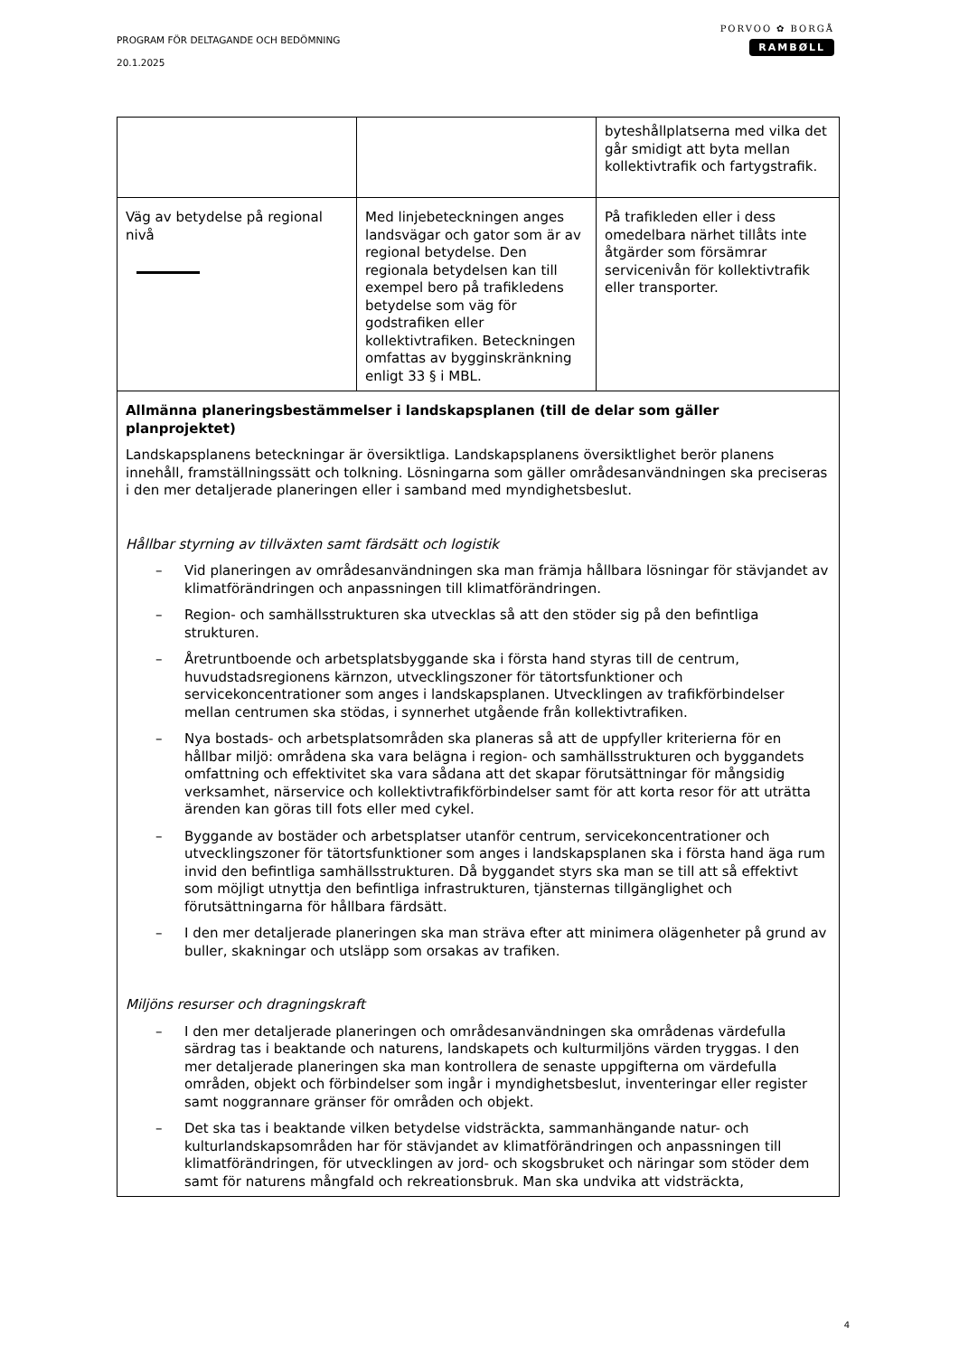PROGRAM FÖR DELTAGANDE OCH BEDÖMNING
20.1.2025
PORVOO ✿ BORGÅ
RAMBØLL
| | | byteshållplatserna med vilka det går smidigt att byta mellan kollektivtrafik och fartygstrafik. |
| Väg av betydelse på regional nivå | Med linjebeteckningen anges landsvägar och gator som är av regional betydelse. Den regionala betydelsen kan till exempel bero på trafikledens betydelse som väg för godstrafiken eller kollektivtrafiken. Beteckningen omfattas av bygginskränkning enligt 33 § i MBL. | På trafikleden eller i dess omedelbara närhet tillåts inte åtgärder som försämrar servicenivån för kollektivtrafik eller transporter. |
| Allmänna planeringsbestämmelser i landskapsplanen (till de delar som gäller planprojektet) Landskapsplanens beteckningar är översiktliga. Landskapsplanens översiktlighet berör planens innehåll, framställningssätt och tolkning. Lösningarna som gäller områdesanvändningen ska preciseras i den mer detaljerade planeringen eller i samband med myndighetsbeslut. Hållbar styrning av tillväxten samt färdsätt och logistik – Vid planeringen av områdesanvändningen ska man främja hållbara lösningar för stävjandet av klimatförändringen och anpassningen till klimatförändringen. – Region- och samhällsstrukturen ska utvecklas så att den stöder sig på den befintliga strukturen. – Åretruntboende och arbetsplatsbyggande ska i första hand styras till de centrum, huvudstadsregionens kärnzon, utvecklingszoner för tätortsfunktioner och servicekoncentrationer som anges i landskapsplanen. Utvecklingen av trafikförbindelser mellan centrumen ska stödas, i synnerhet utgående från kollektivtrafiken. – Nya bostads- och arbetsplatsområden ska planeras så att de uppfyller kriterierna för en hållbar miljö: områdena ska vara belägna i region- och samhällsstrukturen och byggandets omfattning och effektivitet ska vara sådana att det skapar förutsättningar för mångsidig verksamhet, närservice och kollektivtrafikförbindelser samt för att korta resor för att uträtta ärenden kan göras till fots eller med cykel. – Byggande av bostäder och arbetsplatser utanför centrum, servicekoncentrationer och utvecklingszoner för tätortsfunktioner som anges i landskapsplanen ska i första hand äga rum invid den befintliga samhällsstrukturen. Då byggandet styrs ska man se till att så effektivt som möjligt utnyttja den befintliga infrastrukturen, tjänsternas tillgänglighet och förutsättningarna för hållbara färdsätt. – I den mer detaljerade planeringen ska man sträva efter att minimera olägenheter på grund av buller, skakningar och utsläpp som orsakas av trafiken. Miljöns resurser och dragningskraft – I den mer detaljerade planeringen och områdesanvändningen ska områdenas värdefulla särdrag tas i beaktande och naturens, landskapets och kulturmiljöns värden tryggas. I den mer detaljerade planeringen ska man kontrollera de senaste uppgifterna om värdefulla områden, objekt och förbindelser som ingår i myndighetsbeslut, inventeringar eller register samt noggrannare gränser för områden och objekt. – Det ska tas i beaktande vilken betydelse vidsträckta, sammanhängande natur- och kulturlandskapsområden har för stävjandet av klimatförändringen och anpassningen till klimatförändringen, för utvecklingen av jord- och skogsbruket och näringar som stöder dem samt för naturens mångfald och rekreationsbruk. Man ska undvika att vidsträckta, | | |
4